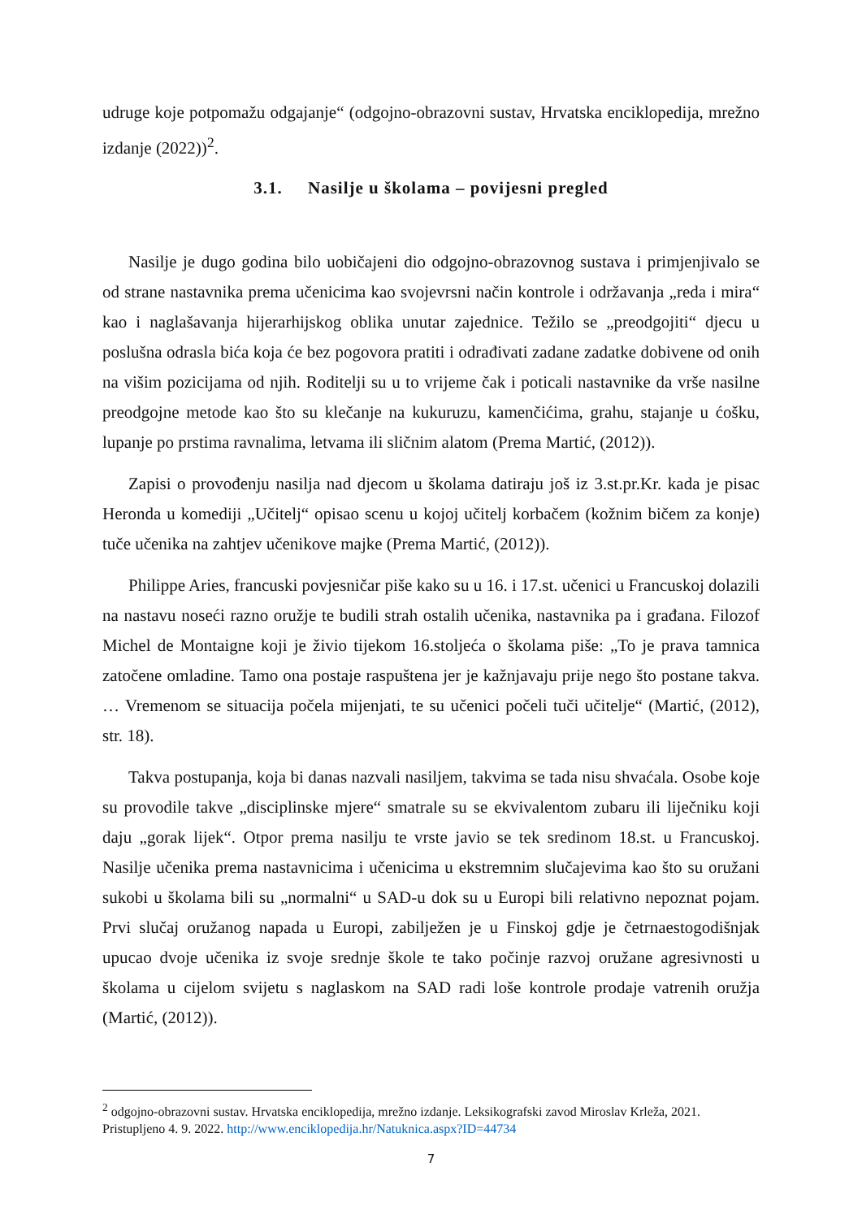udruge koje potpomažu odgajanje“ (odgojno-obrazovni sustav, Hrvatska enciklopedija, mrežno izdanje (2022))<sup>2</sup>.
3.1. Nasilje u školama – povijesni pregled
Nasilje je dugo godina bilo uobičajeni dio odgojno-obrazovnog sustava i primjenjivalo se od strane nastavnika prema učenicima kao svojevrsni način kontrole i održavanja „reda i mira“ kao i naglašavanja hijerarhijskog oblika unutar zajednice. Težilo se „preodgojiti“ djecu u poslušna odrasla bića koja će bez pogovora pratiti i odrađivati zadane zadatke dobivene od onih na višim pozicijama od njih. Roditelji su u to vrijeme čak i poticali nastavnike da vrše nasilne preodgojne metode kao što su klečanje na kukuruzu, kamenčićima, grahu, stajanje u ćošku, lupanje po prstima ravnalima, letvama ili sličnim alatom (Prema Martić, (2012)).
Zapisi o provođenju nasilja nad djecom u školama datiraju još iz 3.st.pr.Kr. kada je pisac Heronda u komediji „Učitelj“ opisao scenu u kojoj učitelj korbačem (kožnim bičem za konje) tuče učenika na zahtjev učenikove majke (Prema Martić, (2012)).
Philippe Aries, francuski povjesničar piše kako su u 16. i 17.st. učenici u Francuskoj dolazili na nastavu noseći razno oružje te budili strah ostalih učenika, nastavnika pa i građana. Filozof Michel de Montaigne koji je živio tijekom 16.stoljeća o školama piše: „To je prava tamnica zatočene omladine. Tamo ona postaje raspuštena jer je kažnjavaju prije nego što postane takva. … Vremenom se situacija počela mijenjati, te su učenici počeli tuči učitelje“ (Martić, (2012), str. 18).
Takva postupanja, koja bi danas nazvali nasiljem, takvima se tada nisu shvaćala. Osobe koje su provodile takve „disciplinske mjere“ smatrale su se ekvivalentom zubaru ili liječniku koji daju „gorak lijek“. Otpor prema nasilju te vrste javio se tek sredinom 18.st. u Francuskoj. Nasilje učenika prema nastavnicima i učenicima u ekstremnim slučajevima kao što su oružani sukobi u školama bili su „normalni“ u SAD-u dok su u Europi bili relativno nepoznat pojam. Prvi slučaj oružanog napada u Europi, zabilježen je u Finskoj gdje je četrnaestogodišnjak upucao dvoje učenika iz svoje srednje škole te tako počinje razvoj oružane agresivnosti u školama u cijelom svijetu s naglaskom na SAD radi loše kontrole prodaje vatrenih oružja (Martić, (2012)).
<sup>2</sup> odgojno-obrazovni sustav. Hrvatska enciklopedija, mrežno izdanje. Leksikografski zavod Miroslav Krleža, 2021. Pristupljeno 4. 9. 2022. http://www.enciklopedija.hr/Natuknica.aspx?ID=44734
7